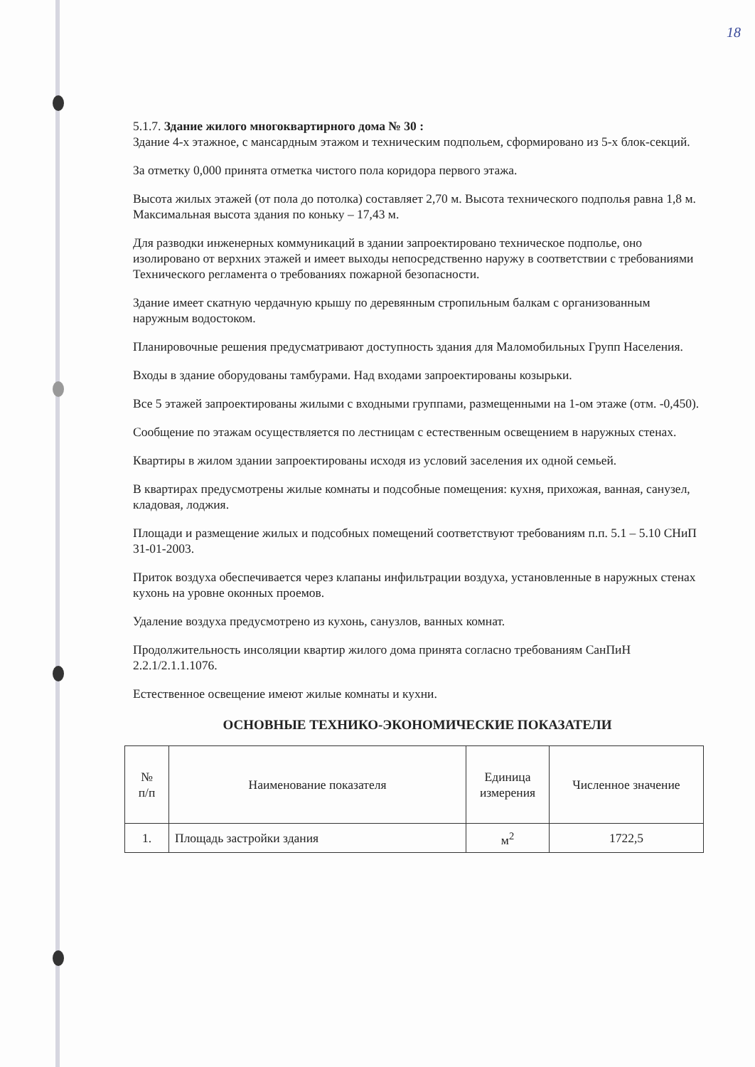18
5.1.7. Здание жилого многоквартирного дома № 30 :
Здание 4-х этажное, с мансардным этажом и техническим подпольем, сформировано из 5-х блок-секций.
За отметку 0,000 принята отметка чистого пола коридора первого этажа.
Высота жилых этажей (от пола до потолка) составляет 2,70 м. Высота технического подполья равна 1,8 м. Максимальная высота здания по коньку – 17,43 м.
Для разводки инженерных коммуникаций в здании запроектировано техническое подполье, оно изолировано от верхних этажей и имеет выходы непосредственно наружу в соответствии с требованиями Технического регламента о требованиях пожарной безопасности.
Здание имеет скатную чердачную крышу по деревянным стропильным балкам с организованным наружным водостоком.
Планировочные решения предусматривают доступность здания для Маломобильных Групп Населения.
Входы в здание оборудованы тамбурами. Над входами запроектированы козырьки.
Все 5 этажей запроектированы жилыми с входными группами, размещенными на 1-ом этаже (отм. -0,450).
Сообщение по этажам осуществляется по лестницам с естественным освещением в наружных стенах.
Квартиры в жилом здании запроектированы исходя из условий заселения их одной семьей.
В квартирах предусмотрены жилые комнаты и подсобные помещения: кухня, прихожая, ванная, санузел, кладовая, лоджия.
Площади и размещение жилых и подсобных помещений соответствуют требованиям п.п. 5.1 – 5.10 СНиП 31-01-2003.
Приток воздуха обеспечивается через клапаны инфильтрации воздуха, установленные в наружных стенах кухонь на уровне оконных проемов.
Удаление воздуха предусмотрено из кухонь, санузлов, ванных комнат.
Продолжительность инсоляции квартир жилого дома принята согласно требованиям СанПиН 2.2.1/2.1.1.1076.
Естественное освещение имеют жилые комнаты и кухни.
ОСНОВНЫЕ ТЕХНИКО-ЭКОНОМИЧЕСКИЕ ПОКАЗАТЕЛИ
| № п/п | Наименование показателя | Единица измерения | Численное значение |
| --- | --- | --- | --- |
| 1. | Площадь застройки здания | м<sup>2</sup> | 1722,5 |